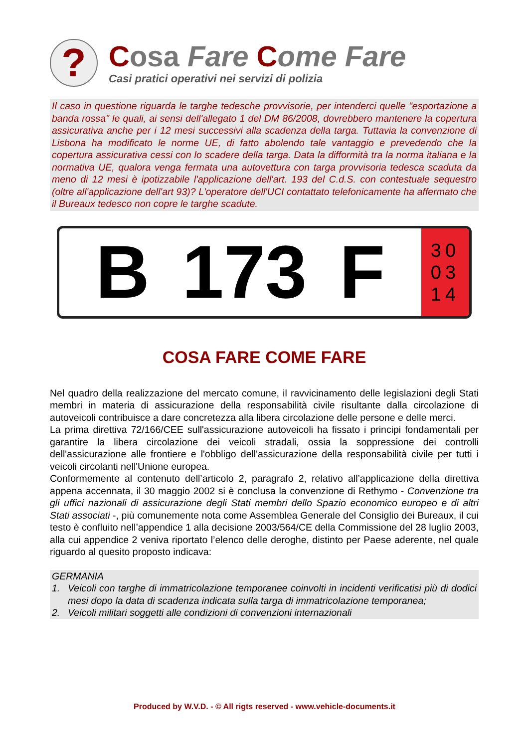?
Cosa Fare Come Fare
Casi pratici operativi nei servizi di polizia
Il caso in questione riguarda le targhe tedesche provvisorie, per intenderci quelle "esportazione a banda rossa" le quali, ai sensi dell'allegato 1 del DM 86/2008, dovrebbero mantenere la copertura assicurativa anche per i 12 mesi successivi alla scadenza della targa. Tuttavia la convenzione di Lisbona ha modificato le norme UE, di fatto abolendo tale vantaggio e prevedendo che la copertura assicurativa cessi con lo scadere della targa. Data la difformità tra la norma italiana e la normativa UE, qualora venga fermata una autovettura con targa provvisoria tedesca scaduta da meno di 12 mesi è ipotizzabile l'applicazione dell'art. 193 del C.d.S. con contestuale sequestro (oltre all'applicazione dell'art 93)? L'operatore dell'UCI contattato telefonicamente ha affermato che il Bureaux tedesco non copre le targhe scadute.
B 173 F
30
03
14
COSA FARE COME FARE
Nel quadro della realizzazione del mercato comune, il ravvicinamento delle legislazioni degli Stati membri in materia di assicurazione della responsabilità civile risultante dalla circolazione di autoveicoli contribuisce a dare concretezza alla libera circolazione delle persone e delle merci.
La prima direttiva 72/166/CEE sull'assicurazione autoveicoli ha fissato i principi fondamentali per garantire la libera circolazione dei veicoli stradali, ossia la soppressione dei controlli dell'assicurazione alle frontiere e l'obbligo dell'assicurazione della responsabilità civile per tutti i veicoli circolanti nell'Unione europea.
Conformemente al contenuto dell’articolo 2, paragrafo 2, relativo all’applicazione della direttiva appena accennata, il 30 maggio 2002 si è conclusa la convenzione di Rethymo - Convenzione tra gli uffici nazionali di assicurazione degli Stati membri dello Spazio economico europeo e di altri Stati associati -, più comunemente nota come Assemblea Generale del Consiglio dei Bureaux, il cui testo è confluito nell’appendice 1 alla decisione 2003/564/CE della Commissione del 28 luglio 2003, alla cui appendice 2 veniva riportato l’elenco delle deroghe, distinto per Paese aderente, nel quale riguardo al quesito proposto indicava:
GERMANIA
1. Veicoli con targhe di immatricolazione temporanee coinvolti in incidenti verificatisi più di dodici mesi dopo la data di scadenza indicata sulla targa di immatricolazione temporanea;
2. Veicoli militari soggetti alle condizioni di convenzioni internazionali
Produced by W.V.D. - © All rigts reserved - www.vehicle-documents.it